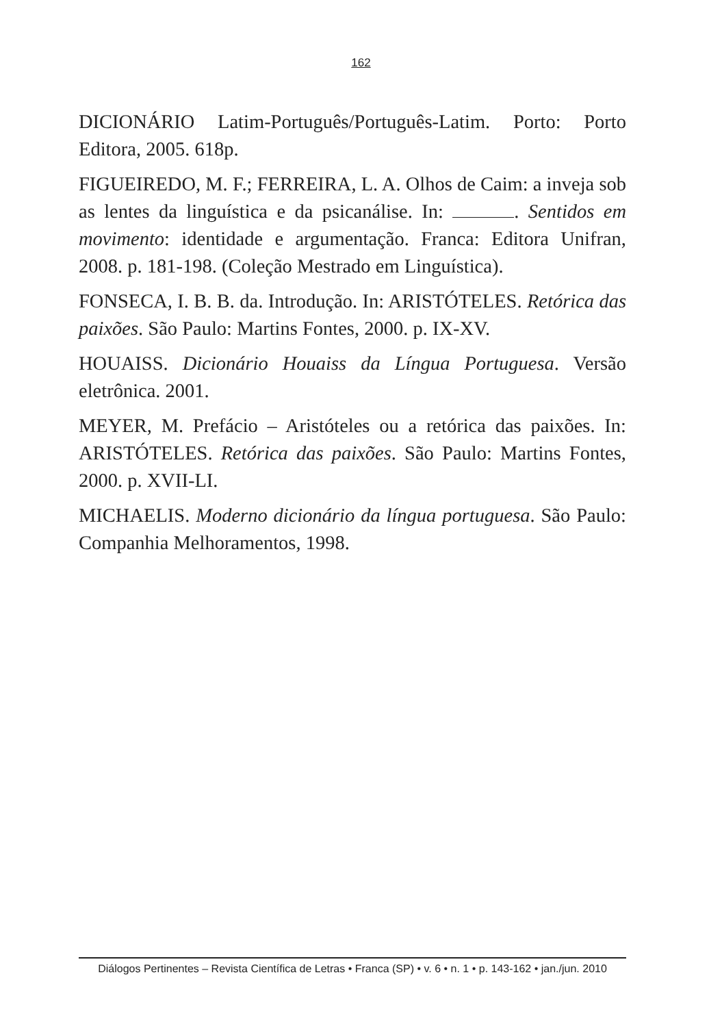162
DICIONÁRIO Latim-Português/Português-Latim. Porto: Porto Editora, 2005. 618p.
FIGUEIREDO, M. F.; FERREIRA, L. A. Olhos de Caim: a inveja sob as lentes da linguística e da psicanálise. In: . Sentidos em movimento: identidade e argumentação. Franca: Editora Unifran, 2008. p. 181-198. (Coleção Mestrado em Linguística).
FONSECA, I. B. B. da. Introdução. In: ARISTÓTELES. Retórica das paixões. São Paulo: Martins Fontes, 2000. p. IX-XV.
HOUAISS. Dicionário Houaiss da Língua Portuguesa. Versão eletrônica. 2001.
MEYER, M. Prefácio – Aristóteles ou a retórica das paixões. In: ARISTÓTELES. Retórica das paixões. São Paulo: Martins Fontes, 2000. p. XVII-LI.
MICHAELIS. Moderno dicionário da língua portuguesa. São Paulo: Companhia Melhoramentos, 1998.
Diálogos Pertinentes – Revista Científica de Letras • Franca (SP) • v. 6 • n. 1 • p. 143-162 • jan./jun. 2010